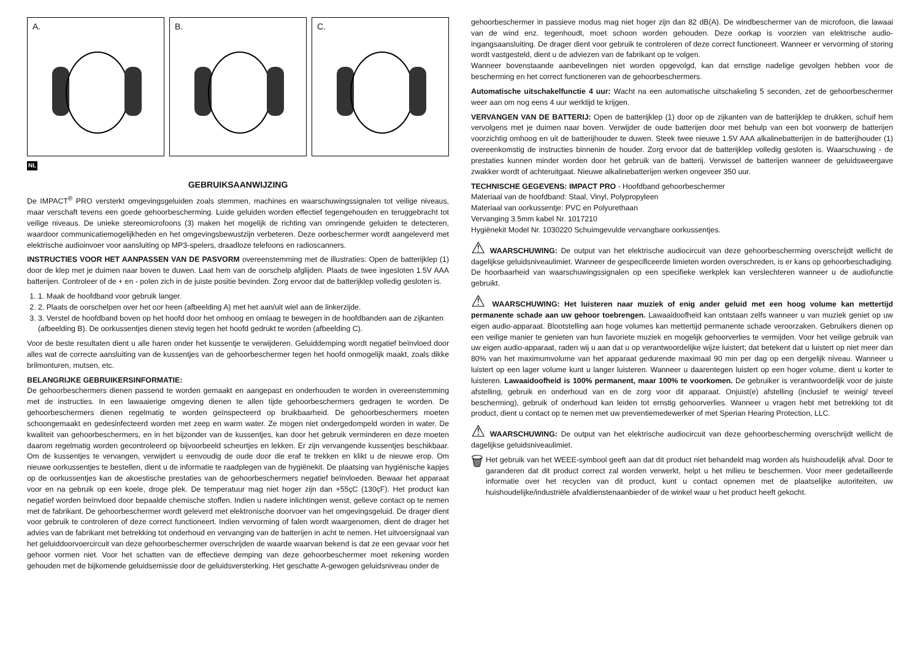A.
B.
C.
NL
GEBRUIKSAANWIJZING
De IMPACT<sup>®</sup> PRO versterkt omgevingsgeluiden zoals stemmen, machines en waarschuwingssignalen tot veilige niveaus, maar verschaft tevens een goede gehoorbescherming. Luide geluiden worden effectief tegengehouden en teruggebracht tot veilige niveaus. De unieke stereomicrofoons (3) maken het mogelijk de richting van omringende geluiden te detecteren, waardoor communicatiemogelijkheden en het omgevingsbewustzijn verbeteren. Deze oorbeschermer wordt aangeleverd met elektrische audioinvoer voor aansluiting op MP3-spelers, draadloze telefoons en radioscanners.
INSTRUCTIES VOOR HET AANPASSEN VAN DE PASVORM overeenstemming met de illustraties: Open de batterijklep (1) door de klep met je duimen naar boven te duwen. Laat hem van de oorschelp afglijden. Plaats de twee ingesloten 1.5V AAA batterijen. Controleer of de + en - polen zich in de juiste positie bevinden. Zorg ervoor dat de batterijklep volledig gesloten is.
1. 1. Maak de hoofdband voor gebruik langer.
2. 2. Plaats de oorschelpen over het oor heen (afbeelding A) met het aan/uit wiel aan de linkerzijde.
3. 3. Verstel de hoofdband boven op het hoofd door het omhoog en omlaag te bewegen in de hoofdbanden aan de zijkanten (afbeelding B). De oorkussentjes dienen stevig tegen het hoofd gedrukt te worden (afbeelding C).
Voor de beste resultaten dient u alle haren onder het kussentje te verwijderen. Geluiddemping wordt negatief beïnvloed door alles wat de correcte aansluiting van de kussentjes van de gehoorbeschermer tegen het hoofd onmogelijk maakt, zoals dikke brilmonturen, mutsen, etc.
BELANGRIJKE GEBRUIKERSINFORMATIE:
De gehoorbeschermers dienen passend te worden gemaakt en aangepast en onderhouden te worden in overeenstemming met de instructies. In een lawaaierige omgeving dienen te allen tijde gehoorbeschermers gedragen te worden. De gehoorbeschermers dienen regelmatig te worden geïnspecteerd op bruikbaarheid. De gehoorbeschermers moeten schoongemaakt en gedesinfecteerd worden met zeep en warm water. Ze mogen niet ondergedompeld worden in water. De kwaliteit van gehoorbeschermers, en in het bijzonder van de kussentjes, kan door het gebruik verminderen en deze moeten daarom regelmatig worden gecontroleerd op bijvoorbeeld scheurtjes en lekken. Er zijn vervangende kussentjes beschikbaar. Om de kussentjes te vervangen, verwijdert u eenvoudig de oude door die eraf te trekken en klikt u de nieuwe erop. Om nieuwe oorkussentjes te bestellen, dient u de informatie te raadplegen van de hygiënekit. De plaatsing van hygiënische kapjes op de oorkussentjes kan de akoestische prestaties van de gehoorbeschermers negatief beïnvloeden. Bewaar het apparaat voor en na gebruik op een koele, droge plek. De temperatuur mag niet hoger zijn dan +55çC (130çF). Het product kan negatief worden beïnvloed door bepaalde chemische stoffen. Indien u nadere inlichtingen wenst, gelieve contact op te nemen met de fabrikant. De gehoorbeschermer wordt geleverd met elektronische doorvoer van het omgevingsgeluid. De drager dient voor gebruik te controleren of deze correct functioneert. Indien vervorming of falen wordt waargenomen, dient de drager het advies van de fabrikant met betrekking tot onderhoud en vervanging van de batterijen in acht te nemen. Het uitvoersignaal van het geluiddoorvoercircuit van deze gehoorbeschermer overschrijden de waarde waarvan bekend is dat ze een gevaar voor het gehoor vormen niet. Voor het schatten van de effectieve demping van deze gehoorbeschermer moet rekening worden gehouden met de bijkomende geluidsemissie door de geluidsversterking. Het geschatte A-gewogen geluidsniveau onder de
gehoorbeschermer in passieve modus mag niet hoger zijn dan 82 dB(A). De windbeschermer van de microfoon, die lawaai van de wind enz. tegenhoudt, moet schoon worden gehouden. Deze oorkap is voorzien van elektrische audio-ingangsaansluiting. De drager dient voor gebruik te controleren of deze correct functioneert. Wanneer er vervorming of storing wordt vastgesteld, dient u de adviezen van de fabrikant op te volgen.
Wanneer bovenstaande aanbevelingen niet worden opgevolgd, kan dat ernstige nadelige gevolgen hebben voor de bescherming en het correct functioneren van de gehoorbeschermers.
Automatische uitschakelfunctie 4 uur: Wacht na een automatische uitschakeling 5 seconden, zet de gehoorbeschermer weer aan om nog eens 4 uur werktijd te krijgen.
VERVANGEN VAN DE BATTERIJ: Open de batterijklep (1) door op de zijkanten van de batterijklep te drukken, schuif hem vervolgens met je duimen naar boven. Verwijder de oude batterijen door met behulp van een bot voorwerp de batterijen voorzichtig omhoog en uit de batterijhouder te duwen. Steek twee nieuwe 1.5V AAA alkalinebatterijen in de batterijhouder (1) overeenkomstig de instructies binnenin de houder. Zorg ervoor dat de batterijklep volledig gesloten is. Waarschuwing - de prestaties kunnen minder worden door het gebruik van de batterij. Verwissel de batterijen wanneer de geluidsweergave zwakker wordt of achteruitgaat. Nieuwe alkalinebatterijen werken ongeveer 350 uur.
TECHNISCHE GEGEVENS: IMPACT PRO - Hoofdband gehoorbeschermer
Materiaal van de hoofdband: Staal, Vinyl, Polypropyleen
Materiaal van oorkussentje: PVC en Polyurethaan
Vervanging 3.5mm kabel Nr. 1017210
Hygiënekit Model Nr. 1030220 Schuimgevulde vervangbare oorkussentjes.
⚠ WAARSCHUWING: De output van het elektrische audiocircuit van deze gehoorbescherming overschrijdt wellicht de dagelijkse geluidsniveaulimiet. Wanneer de gespecificeerde limieten worden overschreden, is er kans op gehoorbeschadiging. De hoorbaarheid van waarschuwingssignalen op een specifieke werkplek kan verslechteren wanneer u de audiofunctie gebruikt.
⚠ WAARSCHUWING: Het luisteren naar muziek of enig ander geluid met een hoog volume kan mettertijd permanente schade aan uw gehoor toebrengen. Lawaaidoofheid kan ontstaan zelfs wanneer u van muziek geniet op uw eigen audio-apparaat. Blootstelling aan hoge volumes kan mettertijd permanente schade veroorzaken. Gebruikers dienen op een veilige manier te genieten van hun favoriete muziek en mogelijk gehoorverlies te vermijden. Voor het veilige gebruik van uw eigen audio-apparaat, raden wij u aan dat u op verantwoordelijke wijze luistert; dat betekent dat u luistert op niet meer dan 80% van het maximumvolume van het apparaat gedurende maximaal 90 min per dag op een dergelijk niveau. Wanneer u luistert op een lager volume kunt u langer luisteren. Wanneer u daarentegen luistert op een hoger volume, dient u korter te luisteren. Lawaaidoofheid is 100% permanent, maar 100% te voorkomen. De gebruiker is verantwoordelijk voor de juiste afstelling, gebruik en onderhoud van en de zorg voor dit apparaat. Onjuist(e) afstelling (inclusief te weinig/ teveel bescherming), gebruik of onderhoud kan leiden tot ernstig gehoorverlies. Wanneer u vragen hebt met betrekking tot dit product, dient u contact op te nemen met uw preventiemedewerker of met Sperian Hearing Protection, LLC.
⚠ WAARSCHUWING: De output van het elektrische audiocircuit van deze gehoorbescherming overschrijdt wellicht de dagelijkse geluidsniveaulimiet.
🗑
Het gebruik van het WEEE-symbool geeft aan dat dit product niet behandeld mag worden als huishoudelijk afval. Door te garanderen dat dit product correct zal worden verwerkt, helpt u het milieu te beschermen. Voor meer gedetailleerde informatie over het recyclen van dit product, kunt u contact opnemen met de plaatselijke autoriteiten, uw huishoudelijke/industriële afvaldienstenaanbieder of de winkel waar u het product heeft gekocht.